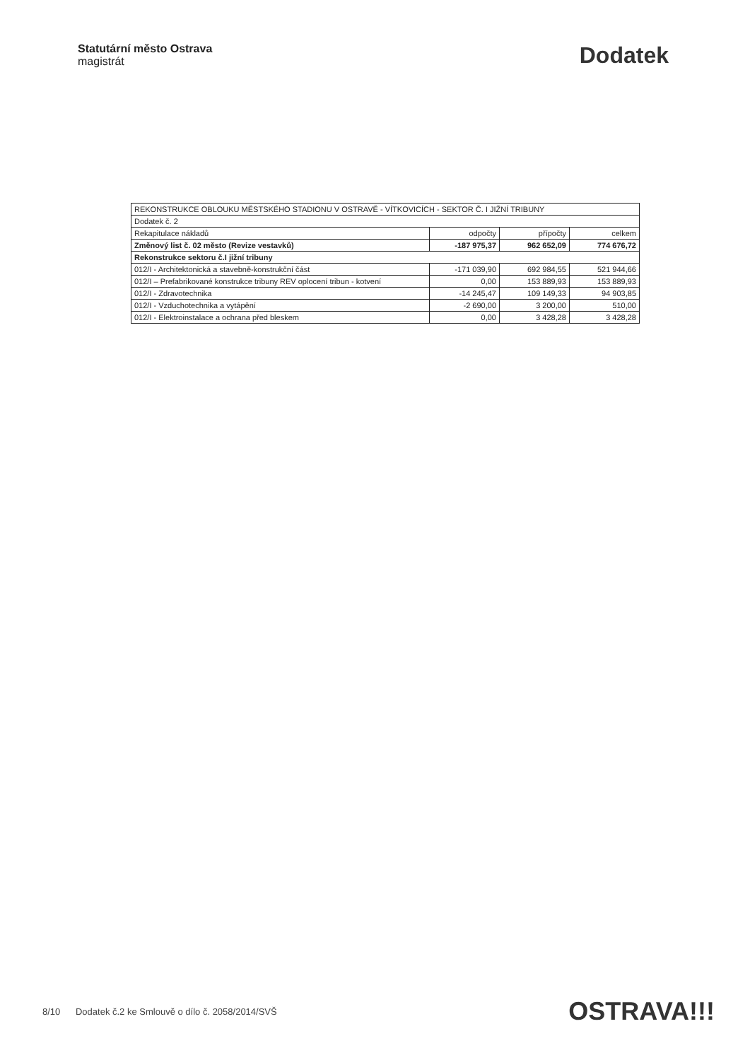Statutární město Ostrava
magistrát
Dodatek
| REKONSTRUKCE OBLOUKU MĚSTSKÉHO STADIONU V OSTRAVĚ - VÍTKOVICÍCH - SEKTOR Č. I JIŽNÍ TRIBUNY | | | |
| Dodatek č. 2 | | | |
| Rekapitulace nákladů | odpočty | přípočty | celkem |
| Změnový list č. 02 město (Revize vestavků) | -187 975,37 | 962 652,09 | 774 676,72 |
| Rekonstrukce sektoru č.I jižní tribuny | | | |
| 012/I - Architektonická a stavebně-konstrukční část | -171 039,90 | 692 984,55 | 521 944,66 |
| 012/I – Prefabrikované konstrukce tribuny REV oplocení tribun - kotvení | 0,00 | 153 889,93 | 153 889,93 |
| 012/I - Zdravotechnika | -14 245,47 | 109 149,33 | 94 903,85 |
| 012/I - Vzduchotechnika a vytápění | -2 690,00 | 3 200,00 | 510,00 |
| 012/I - Elektroinstalace a ochrana před bleskem | 0,00 | 3 428,28 | 3 428,28 |
8/10 Dodatek č.2 ke Smlouvě o dílo č. 2058/2014/SVŠ
OSTRAVA!!!